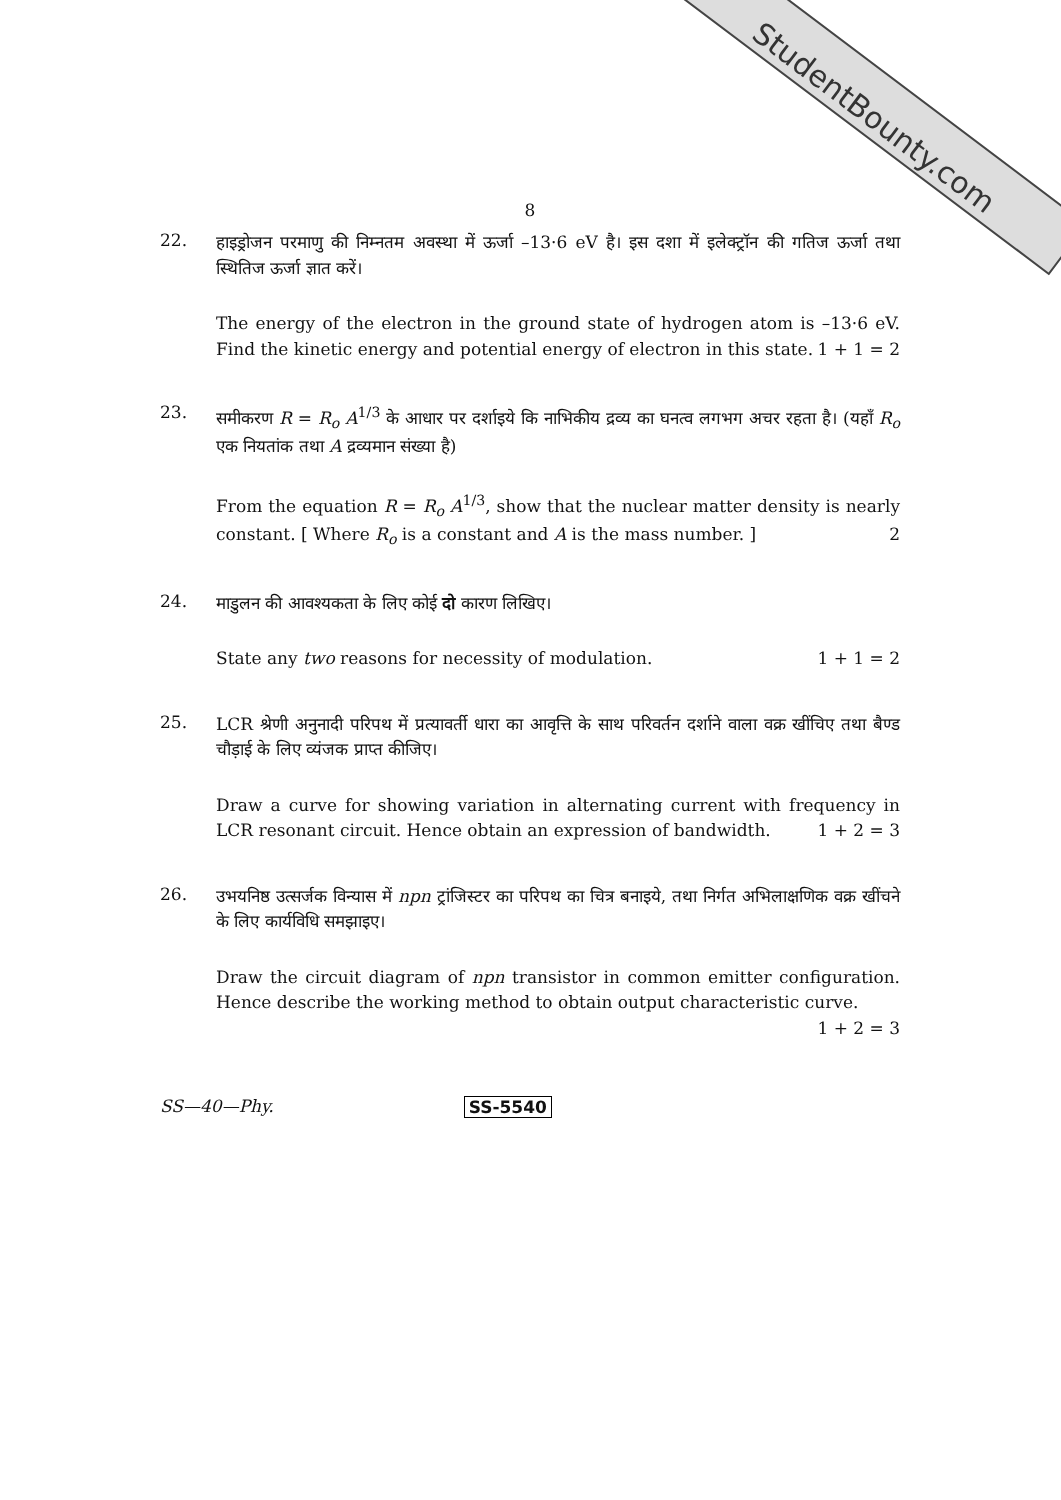StudentBounty.com
8
22.
हाइड्रोजन परमाणु की निम्नतम अवस्था में ऊर्जा –13·6 eV है। इस दशा में इलेक्ट्रॉन की गतिज ऊर्जा तथा स्थितिज ऊर्जा ज्ञात करें।
The energy of the electron in the ground state of hydrogen atom is –13·6 eV. Find the kinetic energy and potential energy of electron in this state. 1 + 1 = 2
23.
समीकरण R = R<sub>o</sub> A<sup>1/3</sup> के आधार पर दर्शाइये कि नाभिकीय द्रव्य का घनत्व लगभग अचर रहता है। (यहाँ R<sub>o</sub> एक नियतांक तथा A द्रव्यमान संख्या है)
From the equation R = R<sub>o</sub> A<sup>1/3</sup>, show that the nuclear matter density is nearly constant. [ Where R<sub>o</sub> is a constant and A is the mass number. ] 2
24.
माडुलन की आवश्यकता के लिए कोई दो कारण लिखिए।
State any two reasons for necessity of modulation. 1 + 1 = 2
25.
LCR श्रेणी अनुनादी परिपथ में प्रत्यावर्ती धारा का आवृत्ति के साथ परिवर्तन दर्शाने वाला वक्र खींचिए तथा बैण्ड चौड़ाई के लिए व्यंजक प्राप्त कीजिए।
Draw a curve for showing variation in alternating current with frequency in LCR resonant circuit. Hence obtain an expression of bandwidth. 1 + 2 = 3
26.
उभयनिष्ठ उत्सर्जक विन्यास में npn ट्रांजिस्टर का परिपथ का चित्र बनाइये, तथा निर्गत अभिलाक्षणिक वक्र खींचने के लिए कार्यविधि समझाइए।
Draw the circuit diagram of npn transistor in common emitter configuration. Hence describe the working method to obtain output characteristic curve. 1 + 2 = 3
SS—40—Phy. SS-5540